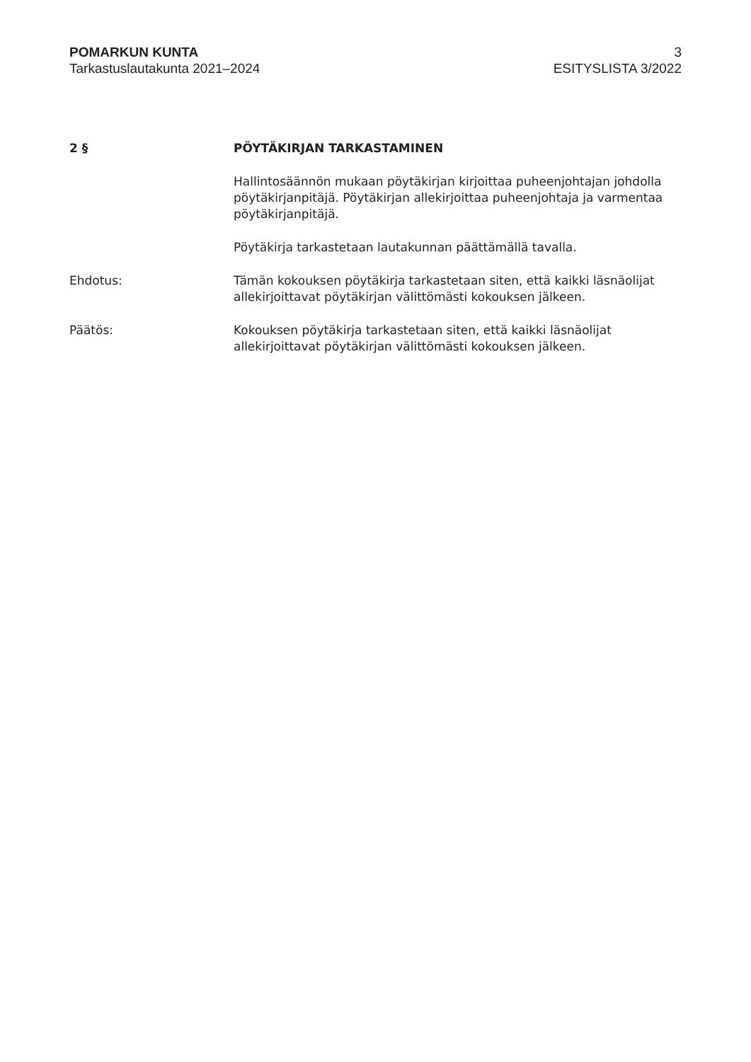POMARKUN KUNTA
Tarkastuslautakunta 2021–2024
3
ESITYSLISTA 3/2022
2 § PÖYTÄKIRJAN TARKASTAMINEN
Hallintosäännön mukaan pöytäkirjan kirjoittaa puheenjohtajan johdolla pöytäkirjanpitäjä. Pöytäkirjan allekirjoittaa puheenjohtaja ja varmentaa pöytäkirjanpitäjä.
Pöytäkirja tarkastetaan lautakunnan päättämällä tavalla.
Ehdotus: Tämän kokouksen pöytäkirja tarkastetaan siten, että kaikki läsnäolijat allekirjoittavat pöytäkirjan välittömästi kokouksen jälkeen.
Päätös: Kokouksen pöytäkirja tarkastetaan siten, että kaikki läsnäolijat allekirjoittavat pöytäkirjan välittömästi kokouksen jälkeen.